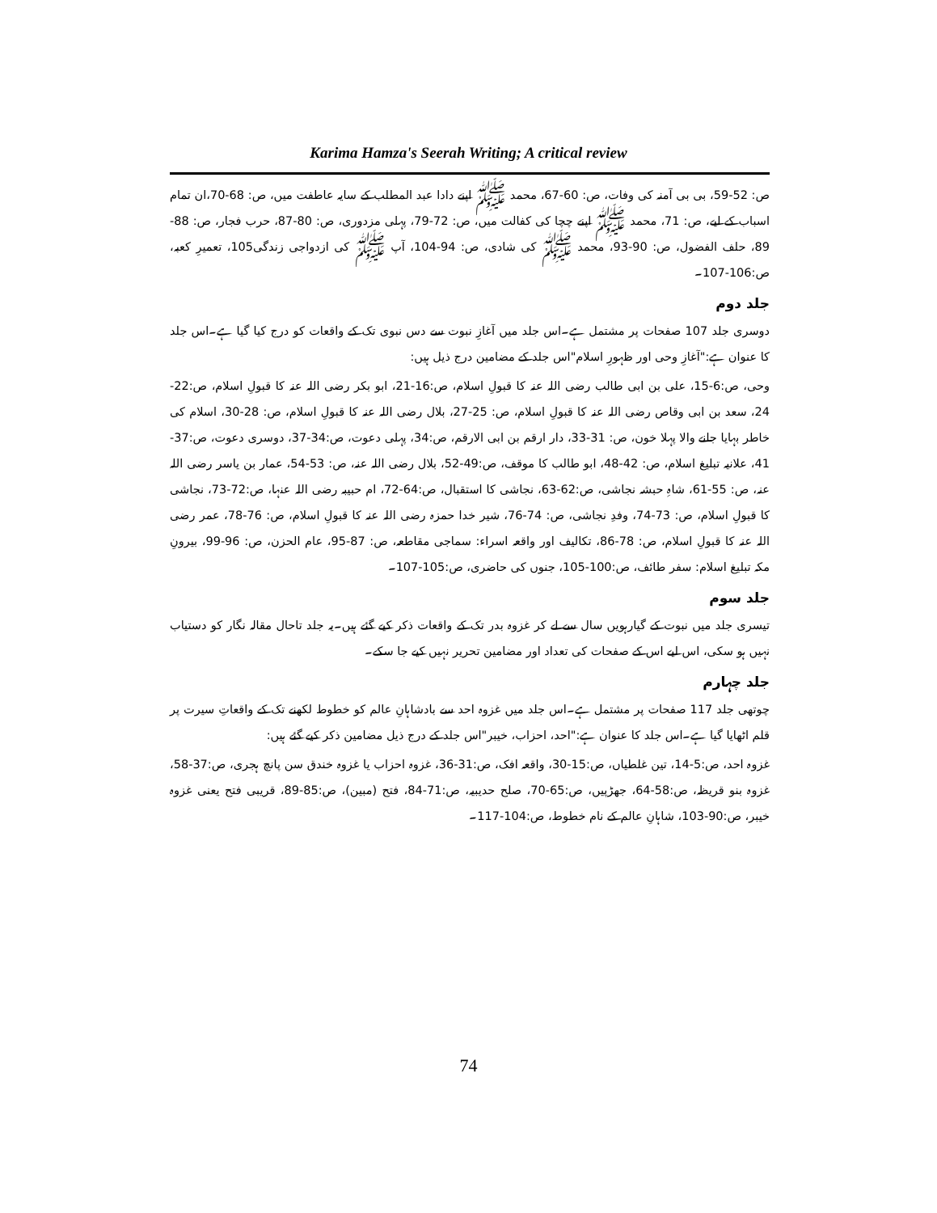Karima Hamza's Seerah Writing; A critical review
ص: 52-59، بی بی آمنہ کی وفات، ص: 60-67، محمد ﷺ اپنے دادا عبد المطلب کے سایہ عاطفت میں، ص: 68-70،ان تمام اسباب کے لیے، ص: 71، محمد ﷺ اپنے چچا کی کفالت میں، ص: 72-79، پہلی مزدوری، ص: 80-87، حرب فجار، ص: 88-89، حلف الفضول، ص: 90-93، محمد ﷺ کی شادی، ص: 94-104، آپ ﷺ کی ازدواجی زندگی105، تعمیرِ کعبہ، ص:106-107۔
جلد دوم
دوسری جلد 107 صفحات پر مشتمل ہے۔اس جلد میں آغازِ نبوت سے دس نبوی تک کے واقعات کو درج کیا گیا ہے۔اس جلد کا عنوان ہے:"آغازِ وحی اور ظہورِ اسلام"اس جلد کے مضامین درج ذیل ہیں:
وحی، ص:6-15، علی بن ابی طالب رضی اللہ عنہ کا قبولِ اسلام، ص:16-21، ابو بکر رضی اللہ عنہ کا قبولِ اسلام، ص:22-24، سعد بن ابی وقاص رضی اللہ عنہ کا قبولِ اسلام، ص: 25-27، بلال رضی اللہ عنہ کا قبولِ اسلام، ص: 28-30، اسلام کی خاطر بہایا جانے والا پہلا خون، ص: 31-33، دار ارقم بن ابی الارقم، ص:34، پہلی دعوت، ص:34-37، دوسری دعوت، ص:37-41، علانیہ تبلیغ اسلام، ص: 42-48، ابو طالب کا موقف، ص:49-52، بلال رضی اللہ عنہ، ص: 53-54، عمار بن یاسر رضی اللہ عنہ، ص: 55-61، شاہِ حبشہ نجاشی، ص:62-63، نجاشی کا استقبال، ص:64-72، ام حبیبہ رضی اللہ عنہا، ص:72-73، نجاشی کا قبولِ اسلام، ص: 73-74، وفدِ نجاشی، ص: 74-76، شیر خدا حمزہ رضی اللہ عنہ کا قبولِ اسلام، ص: 76-78، عمر رضی اللہ عنہ کا قبولِ اسلام، ص: 78-86، تکالیف اور واقعہ اسراء: سماجی مقاطعہ، ص: 87-95، عام الحزن، ص: 96-99، بیرونِ مکہ تبلیغ اسلام: سفر طائف، ص:100-105، جنوں کی حاضری، ص:105-107۔
جلد سوم
تیسری جلد میں نبوت کے گیارہویں سال سے لے کر غزوہ بدر تک کے واقعات ذکر کیے گئے ہیں۔یہ جلد تاحال مقالہ نگار کو دستیاب نہیں ہو سکی، اس لیے اس کے صفحات کی تعداد اور مضامین تحریر نہیں کیے جا سکے۔
جلد چہارم
چوتھی جلد 117 صفحات پر مشتمل ہے۔اس جلد میں غزوہ احد سے بادشاہانِ عالم کو خطوط لکھنے تک کے واقعاتِ سیرت پر قلم اٹھایا گیا ہے۔اس جلد کا عنوان ہے:"احد، احزاب، خیبر"اس جلد کے درج ذیل مضامین ذکر کیے گئے ہیں:
غزوہ احد، ص:5-14، تین غلطیاں، ص:15-30، واقعہ افک، ص:31-36، غزوہ احزاب یا غزوہ خندق سن پانچ ہجری، ص:37-58، غزوہ بنو قریظہ، ص:58-64، جھڑپیں، ص:65-70، صلح حدیبیہ، ص:71-84، فتح (مبین)، ص:85-89، قریبی فتح یعنی غزوہ خیبر، ص:90-103، شاہانِ عالم کے نام خطوط، ص:104-117۔
74